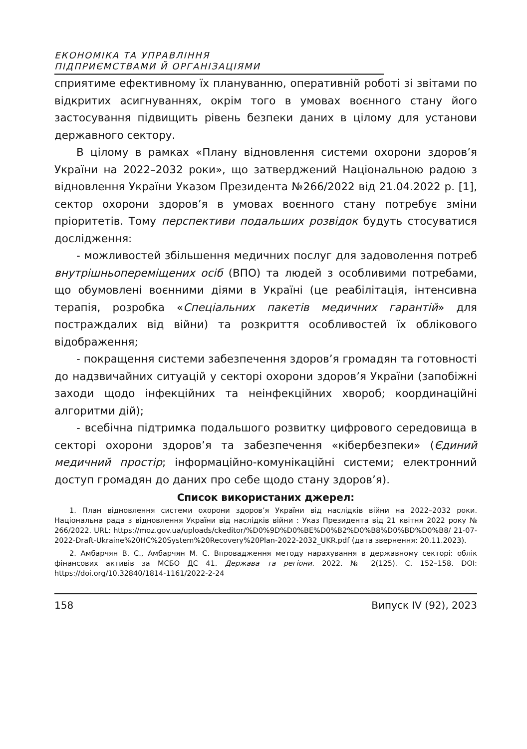ЕКОНОМІКА ТА УПРАВЛІННЯ
ПІДПРИЄМСТВАМИ Й ОРГАНІЗАЦІЯМИ
сприятиме ефективному їх плануванню, оперативній роботі зі звітами по відкритих асигнуваннях, окрім того в умовах воєнного стану його застосування підвищить рівень безпеки даних в цілому для установи державного сектору.
В цілому в рамках «Плану відновлення системи охорони здоров’я України на 2022–2032 роки», що затверджений Національною радою з відновлення України Указом Президента №266/2022 від 21.04.2022 р. [1], сектор охорони здоров’я в умовах воєнного стану потребує зміни пріоритетів. Тому перспективи подальших розвідок будуть стосуватися дослідження:
- можливостей збільшення медичних послуг для задоволення потреб внутрішньопереміщених осіб (ВПО) та людей з особливими потребами, що обумовлені воєнними діями в Україні (це реабілітація, інтенсивна терапія, розробка «Спеціальних пакетів медичних гарантій» для постраждалих від війни) та розкриття особливостей їх облікового відображення;
- покращення системи забезпечення здоров’я громадян та готовності до надзвичайних ситуацій у секторі охорони здоров’я України (запобіжні заходи щодо інфекційних та неінфекційних хвороб; координаційні алгоритми дій);
- всебічна підтримка подальшого розвитку цифрового середовища в секторі охорони здоров’я та забезпечення «кібербезпеки» (Єдиний медичний простір; інформаційно-комунікаційні системи; електронний доступ громадян до даних про себе щодо стану здоров’я).
Список використаних джерел:
1. План відновлення системи охорони здоров’я України від наслідків війни на 2022–2032 роки. Національна рада з відновлення України від наслідків війни : Указ Президента від 21 квітня 2022 року № 266/2022. URL: https://moz.gov.ua/uploads/ckeditor/%D0%9D%D0%BE%D0%B2%D0%B8%D0%BD%D0%B8/ 21-07-2022-Draft-Ukraine%20HC%20System%20Recovery%20Plan-2022-2032_UKR.pdf (дата звернення: 20.11.2023).
2. Амбарчян В. С., Амбарчян М. С. Впровадження методу нарахування в державному секторі: облік фінансових активів за МСБО ДС 41. Держава та регіони. 2022. № 2(125). С. 152–158. DOI: https://doi.org/10.32840/1814-1161/2022-2-24
158 Випуск IV (92), 2023